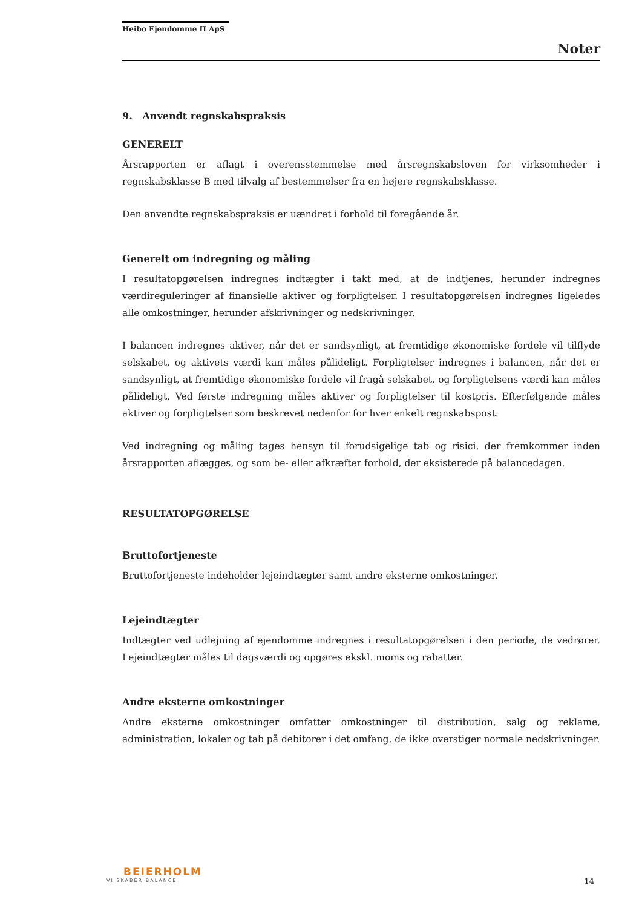Heibo Ejendomme II ApS
Noter
9. Anvendt regnskabspraksis
GENERELT
Årsrapporten er aflagt i overensstemmelse med årsregnskabsloven for virksomheder i regnskabsklasse B med tilvalg af bestemmelser fra en højere regnskabsklasse.
Den anvendte regnskabspraksis er uændret i forhold til foregående år.
Generelt om indregning og måling
I resultatopgørelsen indregnes indtægter i takt med, at de indtjenes, herunder indregnes værdireguleringer af finansielle aktiver og forpligtelser. I resultatopgørelsen indregnes ligeledes alle omkostninger, herunder afskrivninger og nedskrivninger.
I balancen indregnes aktiver, når det er sandsynligt, at fremtidige økonomiske fordele vil tilflyde selskabet, og aktivets værdi kan måles pålideligt. Forpligtelser indregnes i balancen, når det er sandsynligt, at fremtidige økonomiske fordele vil fragå selskabet, og forpligtelsens værdi kan måles pålideligt. Ved første indregning måles aktiver og forpligtelser til kostpris. Efterfølgende måles aktiver og forpligtelser som beskrevet nedenfor for hver enkelt regnskabspost.
Ved indregning og måling tages hensyn til forudsigelige tab og risici, der fremkommer inden årsrapporten aflægges, og som be- eller afkræfter forhold, der eksisterede på balancedagen.
RESULTATOPGØRELSE
Bruttofortjeneste
Bruttofortjeneste indeholder lejeindtægter samt andre eksterne omkostninger.
Lejeindtægter
Indtægter ved udlejning af ejendomme indregnes i resultatopgørelsen i den periode, de vedrører. Lejeindtægter måles til dagsværdi og opgøres ekskl. moms og rabatter.
Andre eksterne omkostninger
Andre eksterne omkostninger omfatter omkostninger til distribution, salg og reklame, administration, lokaler og tab på debitorer i det omfang, de ikke overstiger normale nedskrivninger.
BEIERHOLM
VI SKABER BALANCE
14